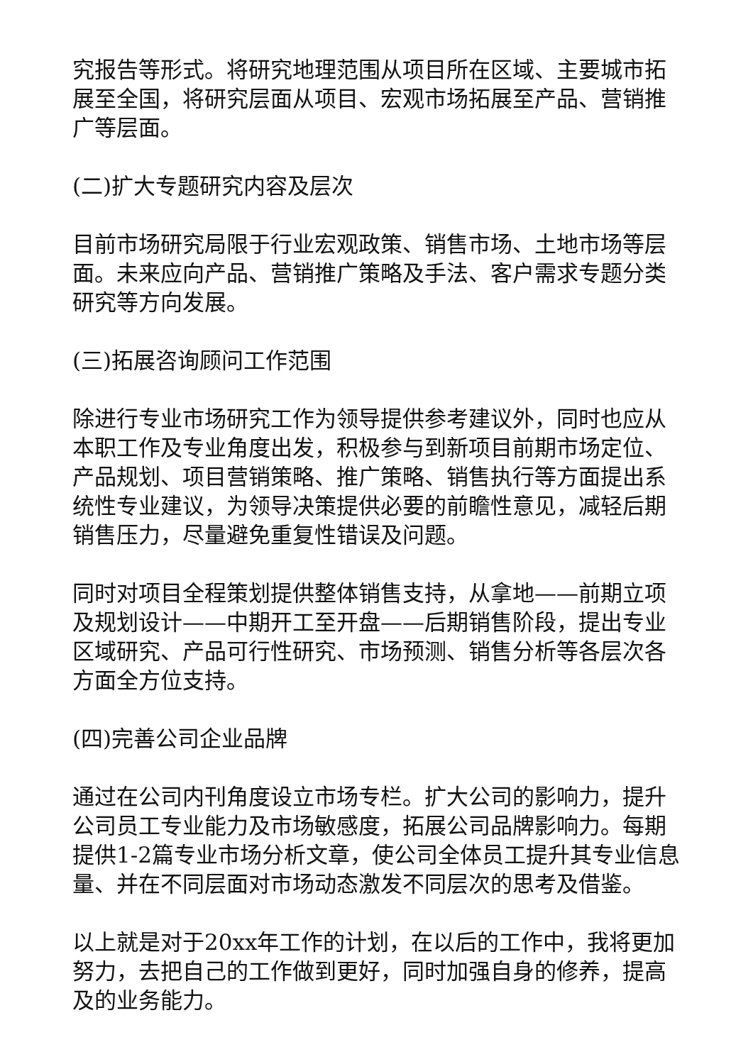究报告等形式。将研究地理范围从项目所在区域、主要城市拓展至全国，将研究层面从项目、宏观市场拓展至产品、营销推广等层面。
(二)扩大专题研究内容及层次
目前市场研究局限于行业宏观政策、销售市场、土地市场等层面。未来应向产品、营销推广策略及手法、客户需求专题分类研究等方向发展。
(三)拓展咨询顾问工作范围
除进行专业市场研究工作为领导提供参考建议外，同时也应从本职工作及专业角度出发，积极参与到新项目前期市场定位、产品规划、项目营销策略、推广策略、销售执行等方面提出系统性专业建议，为领导决策提供必要的前瞻性意见，减轻后期销售压力，尽量避免重复性错误及问题。
同时对项目全程策划提供整体销售支持，从拿地——前期立项及规划设计——中期开工至开盘——后期销售阶段，提出专业区域研究、产品可行性研究、市场预测、销售分析等各层次各方面全方位支持。
(四)完善公司企业品牌
通过在公司内刊角度设立市场专栏。扩大公司的影响力，提升公司员工专业能力及市场敏感度，拓展公司品牌影响力。每期提供1-2篇专业市场分析文章，使公司全体员工提升其专业信息量、并在不同层面对市场动态激发不同层次的思考及借鉴。
以上就是对于20xx年工作的计划，在以后的工作中，我将更加努力，去把自己的工作做到更好，同时加强自身的修养，提高及的业务能力。